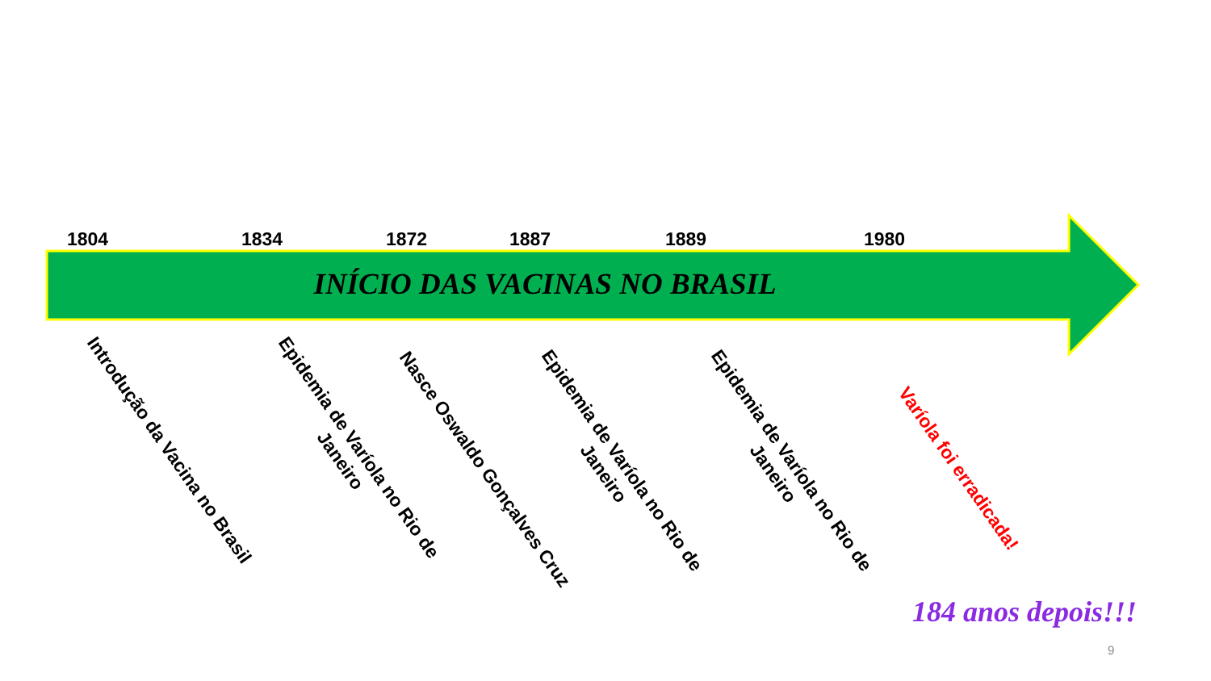1804 1834 1872 1887 1889 1980
INÍCIO DAS VACINAS NO BRASIL
Introdução da Vacina no Brasil
Epidemia de Varíola no Rio de
Janeiro
Nasce Oswaldo Gonçalves Cruz
Epidemia de Varíola no Rio de
Janeiro
Epidemia de Varíola no Rio de
Janeiro
Varíola foi erradicada!
184 anos depois!!!
9